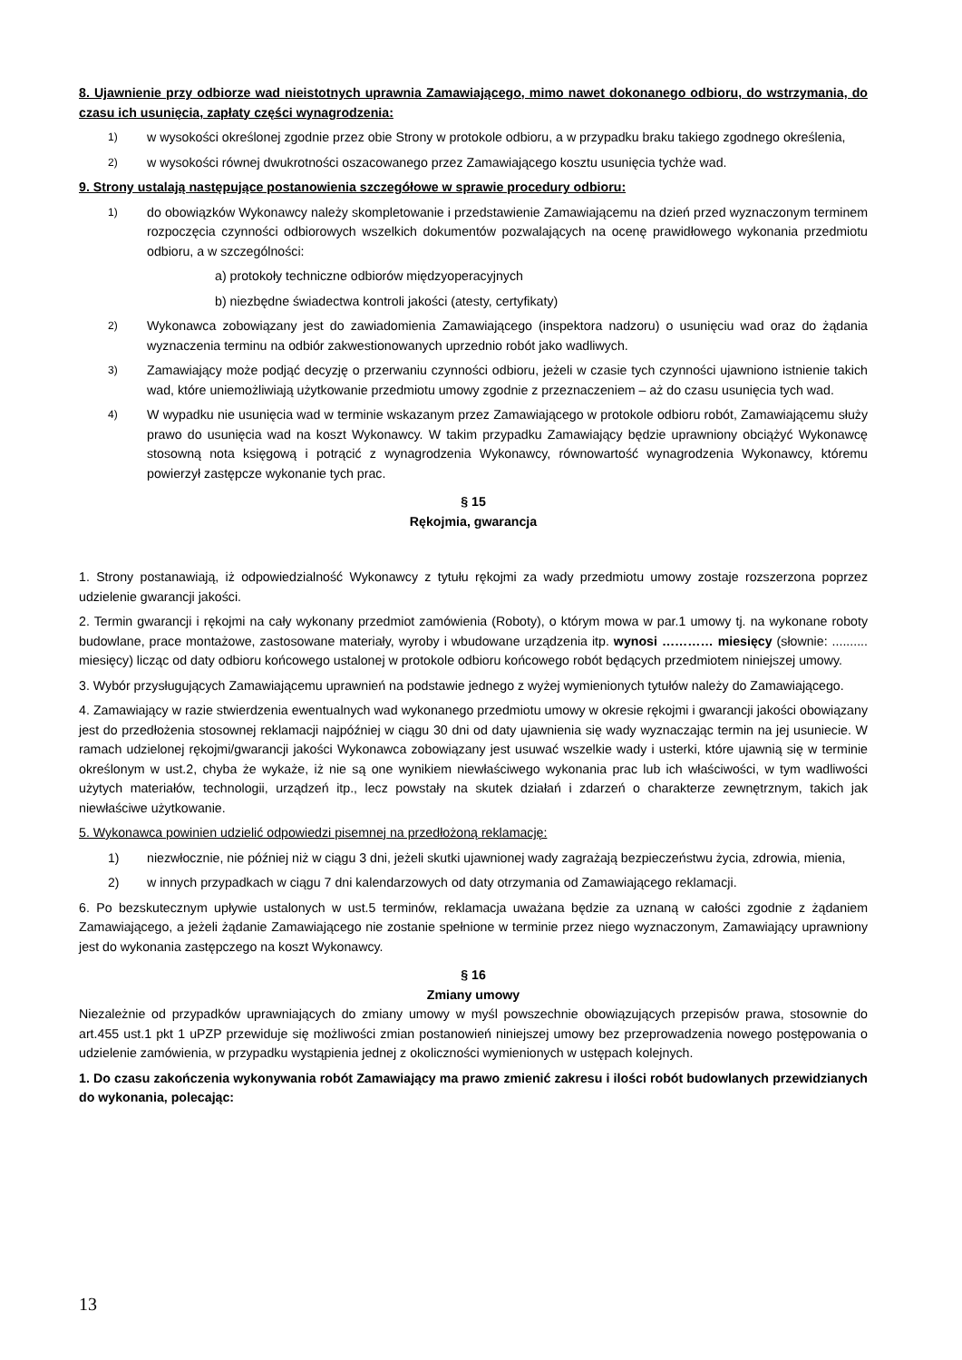8. Ujawnienie przy odbiorze wad nieistotnych uprawnia Zamawiającego, mimo nawet dokonanego odbioru, do wstrzymania, do czasu ich usunięcia, zapłaty części wynagrodzenia:
1) w wysokości określonej zgodnie przez obie Strony w protokole odbioru, a w przypadku braku takiego zgodnego określenia,
2) w wysokości równej dwukrotności oszacowanego przez Zamawiającego kosztu usunięcia tychże wad.
9. Strony ustalają następujące postanowienia szczegółowe w sprawie procedury odbioru:
1) do obowiązków Wykonawcy należy skompletowanie i przedstawienie Zamawiającemu na dzień przed wyznaczonym terminem rozpoczęcia czynności odbiorowych wszelkich dokumentów pozwalających na ocenę prawidłowego wykonania przedmiotu odbioru, a w szczególności:
a) protokoły techniczne odbiorów międzyoperacyjnych
b) niezbędne świadectwa kontroli jakości (atesty, certyfikaty)
2) Wykonawca zobowiązany jest do zawiadomienia Zamawiającego (inspektora nadzoru) o usunięciu wad oraz do żądania wyznaczenia terminu na odbiór zakwestionowanych uprzednio robót jako wadliwych.
3) Zamawiający może podjąć decyzję o przerwaniu czynności odbioru, jeżeli w czasie tych czynności ujawniono istnienie takich wad, które uniemożliwiają użytkowanie przedmiotu umowy zgodnie z przeznaczeniem – aż do czasu usunięcia tych wad.
4) W wypadku nie usunięcia wad w terminie wskazanym przez Zamawiającego w protokole odbioru robót, Zamawiającemu służy prawo do usunięcia wad na koszt Wykonawcy. W takim przypadku Zamawiający będzie uprawniony obciążyć Wykonawcę stosowną nota księgową i potrącić z wynagrodzenia Wykonawcy, równowartość wynagrodzenia Wykonawcy, któremu powierzył zastępcze wykonanie tych prac.
§ 15
Rękojmia, gwarancja
1. Strony postanawiają, iż odpowiedzialność Wykonawcy z tytułu rękojmi za wady przedmiotu umowy zostaje rozszerzona poprzez udzielenie gwarancji jakości.
2. Termin gwarancji i rękojmi na cały wykonany przedmiot zamówienia (Roboty), o którym mowa w par.1 umowy tj. na wykonane roboty budowlane, prace montażowe, zastosowane materiały, wyroby i wbudowane urządzenia itp. wynosi ………… miesięcy (słownie: .......... miesięcy) licząc od daty odbioru końcowego ustalonej w protokole odbioru końcowego robót będących przedmiotem niniejszej umowy.
3. Wybór przysługujących Zamawiającemu uprawnień na podstawie jednego z wyżej wymienionych tytułów należy do Zamawiającego.
4. Zamawiający w razie stwierdzenia ewentualnych wad wykonanego przedmiotu umowy w okresie rękojmi i gwarancji jakości obowiązany jest do przedłożenia stosownej reklamacji najpóźniej w ciągu 30 dni od daty ujawnienia się wady wyznaczając termin na jej usuniecie. W ramach udzielonej rękojmi/gwarancji jakości Wykonawca zobowiązany jest usuwać wszelkie wady i usterki, które ujawnią się w terminie określonym w ust.2, chyba że wykaże, iż nie są one wynikiem niewłaściwego wykonania prac lub ich właściwości, w tym wadliwości użytych materiałów, technologii, urządzeń itp., lecz powstały na skutek działań i zdarzeń o charakterze zewnętrznym, takich jak niewłaściwe użytkowanie.
5. Wykonawca powinien udzielić odpowiedzi pisemnej na przedłożoną reklamację:
1) niezwłocznie, nie później niż w ciągu 3 dni, jeżeli skutki ujawnionej wady zagrażają bezpieczeństwu życia, zdrowia, mienia,
2) w innych przypadkach w ciągu 7 dni kalendarzowych od daty otrzymania od Zamawiającego reklamacji.
6. Po bezskutecznym upływie ustalonych w ust.5 terminów, reklamacja uważana będzie za uznaną w całości zgodnie z żądaniem Zamawiającego, a jeżeli żądanie Zamawiającego nie zostanie spełnione w terminie przez niego wyznaczonym, Zamawiający uprawniony jest do wykonania zastępczego na koszt Wykonawcy.
§ 16
Zmiany umowy
Niezależnie od przypadków uprawniających do zmiany umowy w myśl powszechnie obowiązujących przepisów prawa, stosownie do art.455 ust.1 pkt 1 uPZP przewiduje się możliwości zmian postanowień niniejszej umowy bez przeprowadzenia nowego postępowania o udzielenie zamówienia, w przypadku wystąpienia jednej z okoliczności wymienionych w ustępach kolejnych.
1. Do czasu zakończenia wykonywania robót Zamawiający ma prawo zmienić zakresu i ilości robót budowlanych przewidzianych do wykonania, polecając:
13